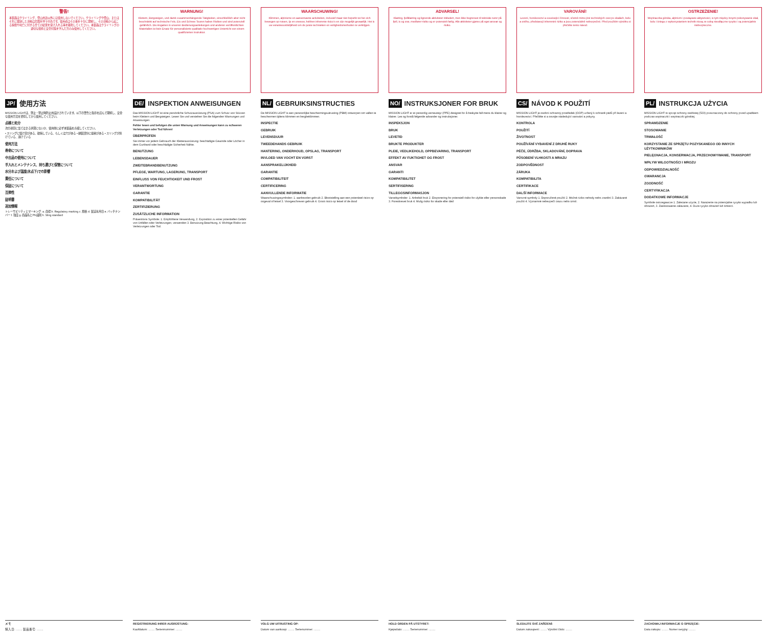警告!
本製品はクライミング、登山用途以外には使用しないでください。クライミングや登山、またはそれに関連した活動は危険を伴う行為です。使用者はその事を十分に理解し、その活動から起こる損傷や死亡に対する全ての結果を受け入れる事を確約してください。本製品はクライミングの適切な技術と安全対策を学んだ方のみ使用してください。
JP/ 使用方法
MISSION LIGHTは、墜止・墜止時防止用設計されています。以下の警告と指示を読んで理解し、安全な使用方法を習得してから使用してください。
点検と処分
次の項目に当てはまる状態にないか、使用前に必ず本製品を点検してください。
• スリングに裂け目がある、破損している、もしくは穴がある • 縫製部分に摩耗がある • スリングが焼けている、溶けている
使用方法
寿命について
中古品の使用について
手入れとメンテナンス、持ち運びと保管について
水分および温度(氷点下)での影響
責任について
保証について
互換性
証明書
追加情報
トレーサビリティとマーキング: a. 商標 b. Regulatory marking c. 規格 d. 製造年月日 e. バッチナンバー f. 強度 g. 商品名とPN識別 h. Sling standard
メモ
購入日: ........ 製品番号: ........
WARNUNG!
Klettern, Bergsteigen, und damit zusammenhängende Tätigkeiten, einschließlich aber nicht beschränkt auf technische Fels, Eis und Schnee Touren haben Risiken und sind potenziell gefährlich. Die Angaben in unseren Bedienungsanleitungen und anderen veröffentlichten Materialien ist kein Ersatz für personalisierte qualitativ hochwertigen Unterricht von einem qualifizierten Instruktor.
DE/ INSPEKTION ANWEISUNGEN
Das MISSION LIGHT ist eine persönliche Schutzausrüstung (PSA) zum Schutz von Stürzen beim Klettern und Bergsteigen. Lesen Sie und verstehen Sie die folgenden Warnungen und Anweisungen.
Fehler lesen und befolgen die unten Warnung und Anweisungen kann zu schweren Verletzungen oder Tod führen!
ÜBERPRÜFEN
Sie immer vor jedem Gebrauch der Kletterausrüstung: beschädigte Gewinde oder Löcher in dem Gurtband oder beschädigte Sicherheit Nähte.
BENUTZUNG
LEBENSDAUER
ZWEITEBRANDBENUTZUNG
PFLEGE, WARTUNG, LAGERUNG, TRANSPORT
EINFLUSS VON FEUCHTIGKEIT UND FROST
VERANTWORTUNG
GARANTIE
KOMPATIBILITÄT
ZERTIFIZIERUNG
ZUSÄTZLICHE INFORMATION
Präventions Symbole: 1. Empfohlene Verwendung, 2. Exposition zu einer potentiellen Gefahr von Unfällen oder Verletzungen, verwenden 3. Benutzung Beachtung, 4. Wichtige Risiko von Verletzungen oder Tod.
REGISTRIERUNG IHRER AUSRÜSTUNG:
Kaufdatum: ........ Seriennummer: ........
WAARSCHUWING!
Klimmen, alpinisme en aanverwante activiteiten, inclusief maar niet beperkt tot het zich bewegen op rotsen, ijs en sneeuw, hebben inherente risico's en zijn mogelijk gevaarlijk. Het is uw verantwoordelijkheid om de juiste technieken en veiligheidsmethoden te verkrijgen.
NL/ GEBRUIKSINSTRUCTIES
De MISSION LIGHT is een persoonlijke beschermingsuitrusting (PBM) ontworpen om vallen te beschermen tijdens klimmen en bergbeklimmen.
INSPECTIE
GEBRUIK
LEVENSDUUR
TWEEDEHANDS GEBRUIK
HANTERING, ONDERHOUD, OPSLAG, TRANSPORT
INVLOED VAN VOCHT EN VORST
AANSPRAKELIJKHEID
GARANTIE
COMPATIBILITEIT
CERTIFICERING
AANVULLENDE INFORMATIE
Waarschuwingssymbolen: 1. aanbevolen gebruik 2. Blootstelling aan een potentieel risico op ongeval of letsel 3. Voorgeschreven gebruik 4. Groot risico op letsel of de dood
VOLG UW UITRUSTING OP:
Datum van aankoop: ........ Serienummer: ........
ADVARSEL!
Klatring, fjellklatring og lignende aktiviteter inkludert, men ikke begrenset til tekniske turer på fjell, is og snø, medfører risiko og er potensielt farlig. Alle aktiviteter gjøres på eget ansvar og risiko.
NO/ INSTRUKSJONER FOR BRUK
MISSION LIGHT er et personlig verneutstyr (PPE) designet for å beskytte fall mens du klatrer og klatrer. Les og forstå følgende advarsler og instruksjoner.
INSPEKSJON
BRUK
LEVETID
BRUKTE PRODUKTER
PLEIE, VEDLIKEHOLD, OPPBEVARING, TRANSPORT
EFFEKT AV FUKTIGHET OG FROST
ANSVAR
GARANTI
KOMPATIBILITET
SERTIFISERING
TILLEGGSINFORMASJON
Varselsymboler: 1. Anbefalt bruk 2. Eksponering for potensiell risiko for ulykke eller personskade 3. Foreskrevet bruk 4. Mulig risiko for skade eller død
HOLD ORDEN PÅ UTSTYRET:
Kjøpsdato: ........ Serienummer: ........
VAROVÁNÍ!
Lezení, horolezectví a související činnosti, včetně mimo jiné technických cest po skalách, ledu a sněhu, představují inherentní riziko a jsou potenciálně nebezpečné. Před použitím výrobku si přečtěte tento návod.
CS/ NÁVOD K POUŽITÍ
MISSION LIGHT je osobní ochranný prostředek (OOP) určený k ochraně pádů při lezení a horolezectví. Přečtěte si a osvojte následující varování a pokyny.
KONTROLA
POUŽITÍ
ŽIVOTNOST
POUŽÍVÁNÍ VYBAVENÍ Z DRUHÉ RUKY
PÉČE, ÚDRŽBA, SKLADOVÁNÍ, DOPRAVA
PŮSOBENÍ VLHKOSTI A MRAZU
ZODPOVĚDNOST
ZÁRUKA
KOMPATIBILITA
CERTIFIKACE
DALŠÍ INFORMACE
Varovné symboly 1. Doporučené použití 2. Možné riziko nehody nebo zranění 3. Zakázané použití 4. Významné nebezpečí úrazu nebo úmrtí.
SLEDUJTE SVÉ ZAŘÍZENÍ:
Datum zakoupení: ........ Výrobní číslo: ........
OSTRZEŻENIE!
Wspinaczka górska, alpinizm i powiązane aktywności, w tym między innymi pokonywanie skał, lodu i śniegu z wykorzystaniem technik niosą ze sobą nieodłączne ryzyko i są potencjalnie niebezpieczne.
PL/ INSTRUKCJA UŻYCIA
MISSION LIGHT to sprzęt ochrony osobistej (ŚOI) przeznaczony do ochrony przed upadkiem podczas wspinaczki i wspinaczki górskiej.
SPRAWDZENIE
STOSOWANIE
TRWAŁOŚĆ
KORZYSTANIE ZE SPRZĘTU POZYSKANEGO OD INNYCH UŻYTKOWNIKÓW
PIELĘGNACJA, KONSERWACJA, PRZECHOWYWANIE, TRANSPORT
WPŁYW WILGOTNOŚCI I MROZU
ODPOWIEDZIALNOŚĆ
GWARANCJA
ZGODNOŚĆ
CERTYFIKACJA
DODATKOWE INFORMACJE
Symbole ostrzegawcze 1. Zalecane użycie, 2. Narażenie na potencjalne ryzyko wypadku lub obrażeń, 3. Zastosowanie zakazane, 4. Duże ryzyko obrażeń lub śmierci.
ZACHOWAJ INFORMACJE O SPRZĘCIE:
Data zakupu: ........ Numer seryjny: ........